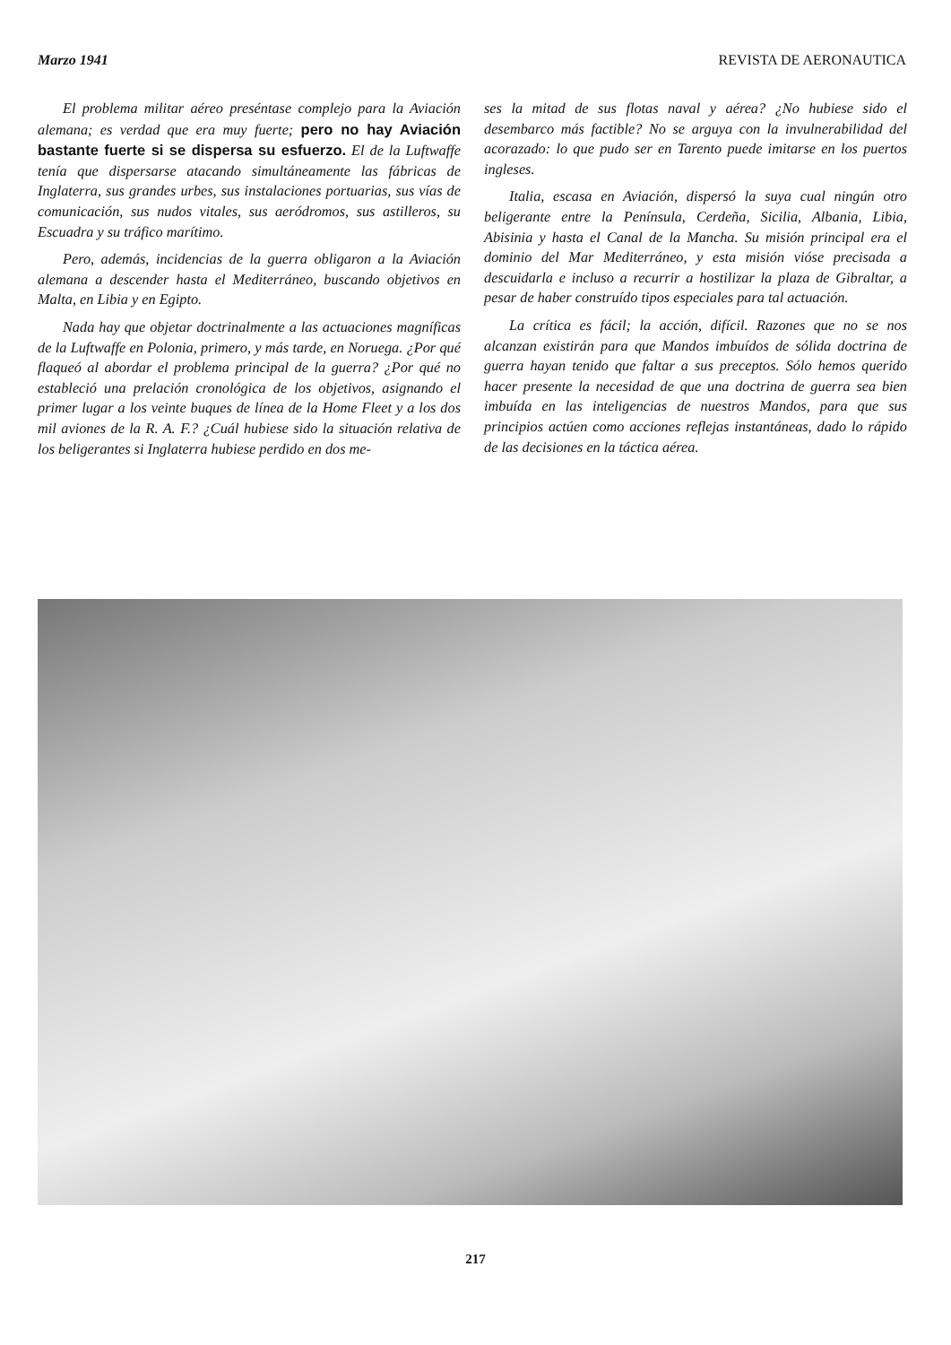Marzo 1941 REVISTA DE AERONAUTICA
El problema militar aéreo preséntase complejo para la Aviación alemana; es verdad que era muy fuerte; pero no hay Aviación bastante fuerte si se dispersa su esfuerzo. El de la Luftwaffe tenía que dispersarse atacando simultáneamente las fábricas de Inglaterra, sus grandes urbes, sus instalaciones portuarias, sus vías de comunicación, sus nudos vitales, sus aeródromos, sus astilleros, su Escuadra y su tráfico marítimo.
Pero, además, incidencias de la guerra obligaron a la Aviación alemana a descender hasta el Mediterráneo, buscando objetivos en Malta, en Libia y en Egipto.
Nada hay que objetar doctrinalmente a las actuaciones magníficas de la Luftwaffe en Polonia, primero, y más tarde, en Noruega. ¿Por qué flaqueó al abordar el problema principal de la guerra? ¿Por qué no estableció una prelación cronológica de los objetivos, asignando el primer lugar a los veinte buques de línea de la Home Fleet y a los dos mil aviones de la R. A. F.? ¿Cuál hubiese sido la situación relativa de los beligerantes si Inglaterra hubiese perdido en dos me-
ses la mitad de sus flotas naval y aérea? ¿No hubiese sido el desembarco más factible? No se arguya con la invulnerabilidad del acorazado: lo que pudo ser en Tarento puede imitarse en los puertos ingleses.
Italia, escasa en Aviación, dispersó la suya cual ningún otro beligerante entre la Península, Cerdeña, Sicilia, Albania, Libia, Abisinia y hasta el Canal de la Mancha. Su misión principal era el dominio del Mar Mediterráneo, y esta misión vióse precisada a descuidarla e incluso a recurrir a hostilizar la plaza de Gibraltar, a pesar de haber construído tipos especiales para tal actuación.
La crítica es fácil; la acción, difícil. Razones que no se nos alcanzan existirán para que Mandos imbuídos de sólida doctrina de guerra hayan tenido que faltar a sus preceptos. Sólo hemos querido hacer presente la necesidad de que una doctrina de guerra sea bien imbuída en las inteligencias de nuestros Mandos, para que sus principios actúen como acciones reflejas instantáneas, dado lo rápido de las decisiones en la táctica aérea.
217